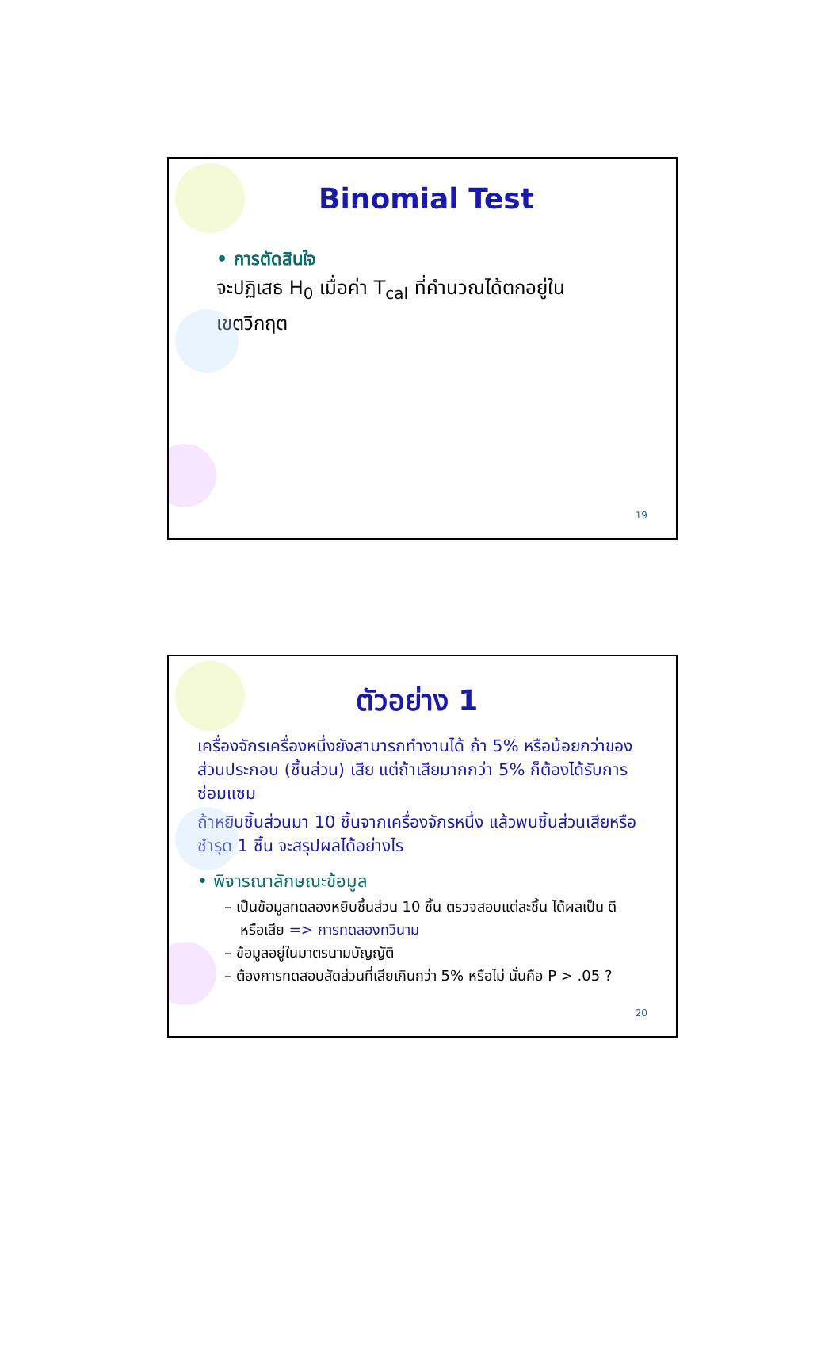Binomial Test
• การตัดสินใจ
จะปฏิเสธ H<sub>0</sub> เมื่อค่า T<sub>cal</sub> ที่คำนวณได้ตกอยู่ใน
เขตวิกฤต
19
ตัวอย่าง 1
เครื่องจักรเครื่องหนึ่งยังสามารถทำงานได้ ถ้า 5% หรือน้อยกว่าของส่วนประกอบ (ชิ้นส่วน) เสีย แต่ถ้าเสียมากกว่า 5% ก็ต้องได้รับการซ่อมแซม
ถ้าหยิบชิ้นส่วนมา 10 ชิ้นจากเครื่องจักรหนึ่ง แล้วพบชิ้นส่วนเสียหรือชำรุด 1 ชิ้น จะสรุปผลได้อย่างไร
• พิจารณาลักษณะข้อมูล
– เป็นข้อมูลทดลองหยิบชิ้นส่วน 10 ชิ้น ตรวจสอบแต่ละชิ้น ได้ผลเป็น ดี หรือเสีย => การทดลองทวินาม
– ข้อมูลอยู่ในมาตรนามบัญญัติ
– ต้องการทดสอบสัดส่วนที่เสียเกินกว่า 5% หรือไม่ นั่นคือ P > .05 ?
20